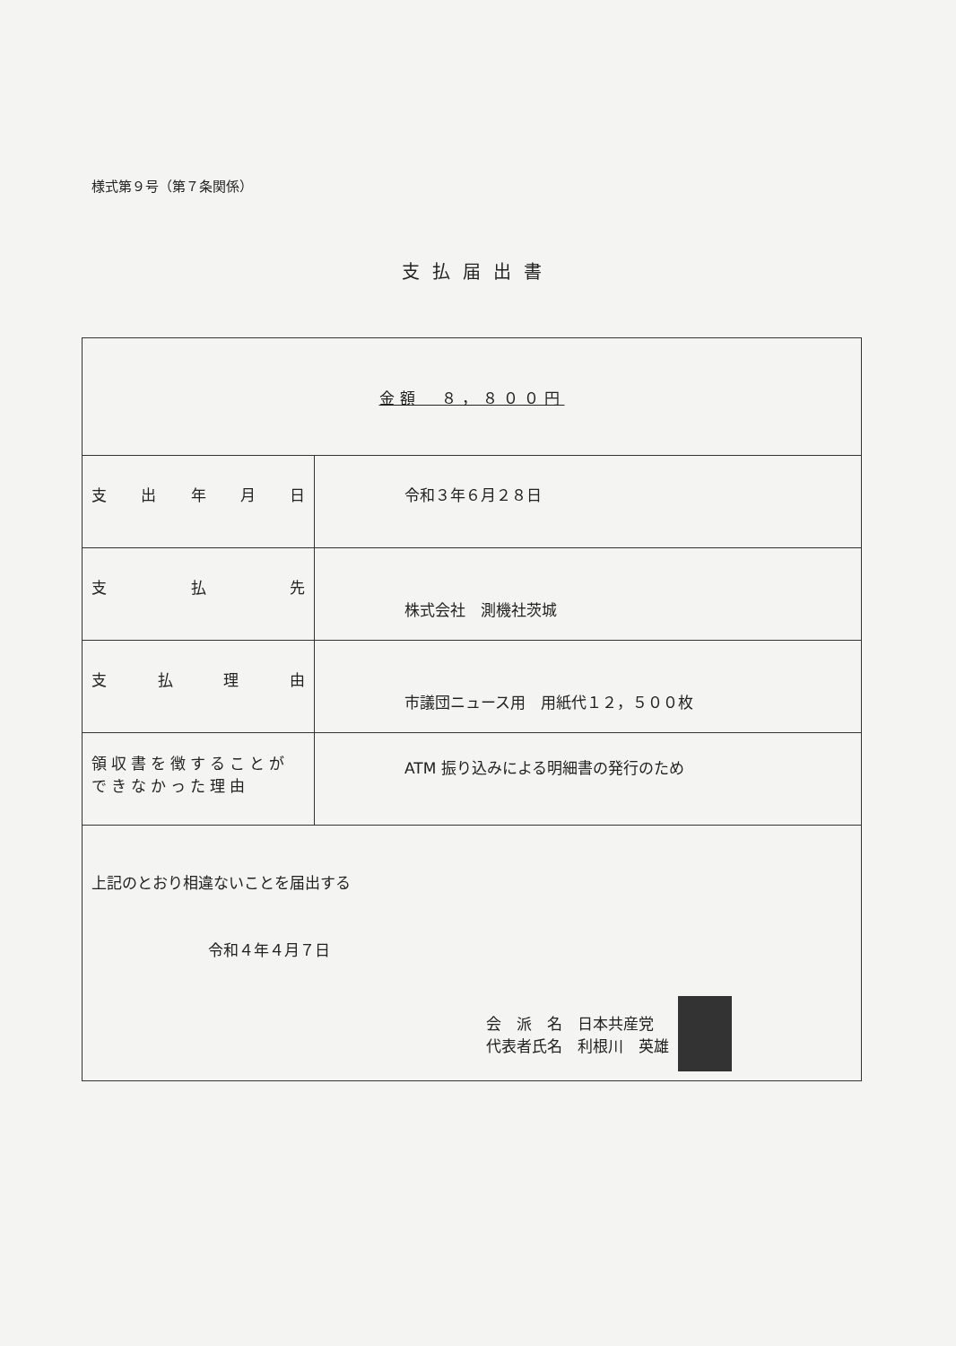様式第９号（第７条関係）
支払届出書
| 金額 ８，８００円 | |
| 支 出 年 月 日 | 令和３年６月２８日 |
| 支 払 先 | 株式会社 測機社茨城 |
| 支 払 理 由 | 市議団ニュース用 用紙代１２，５００枚 |
| 領収書を徴することが できなかった理由 | ATM 振り込みによる明細書の発行のため |
| 上記のとおり相違ないことを届出する 令和４年４月７日 会 派 名 日本共産党 代表者氏名 利根川 英雄 | |